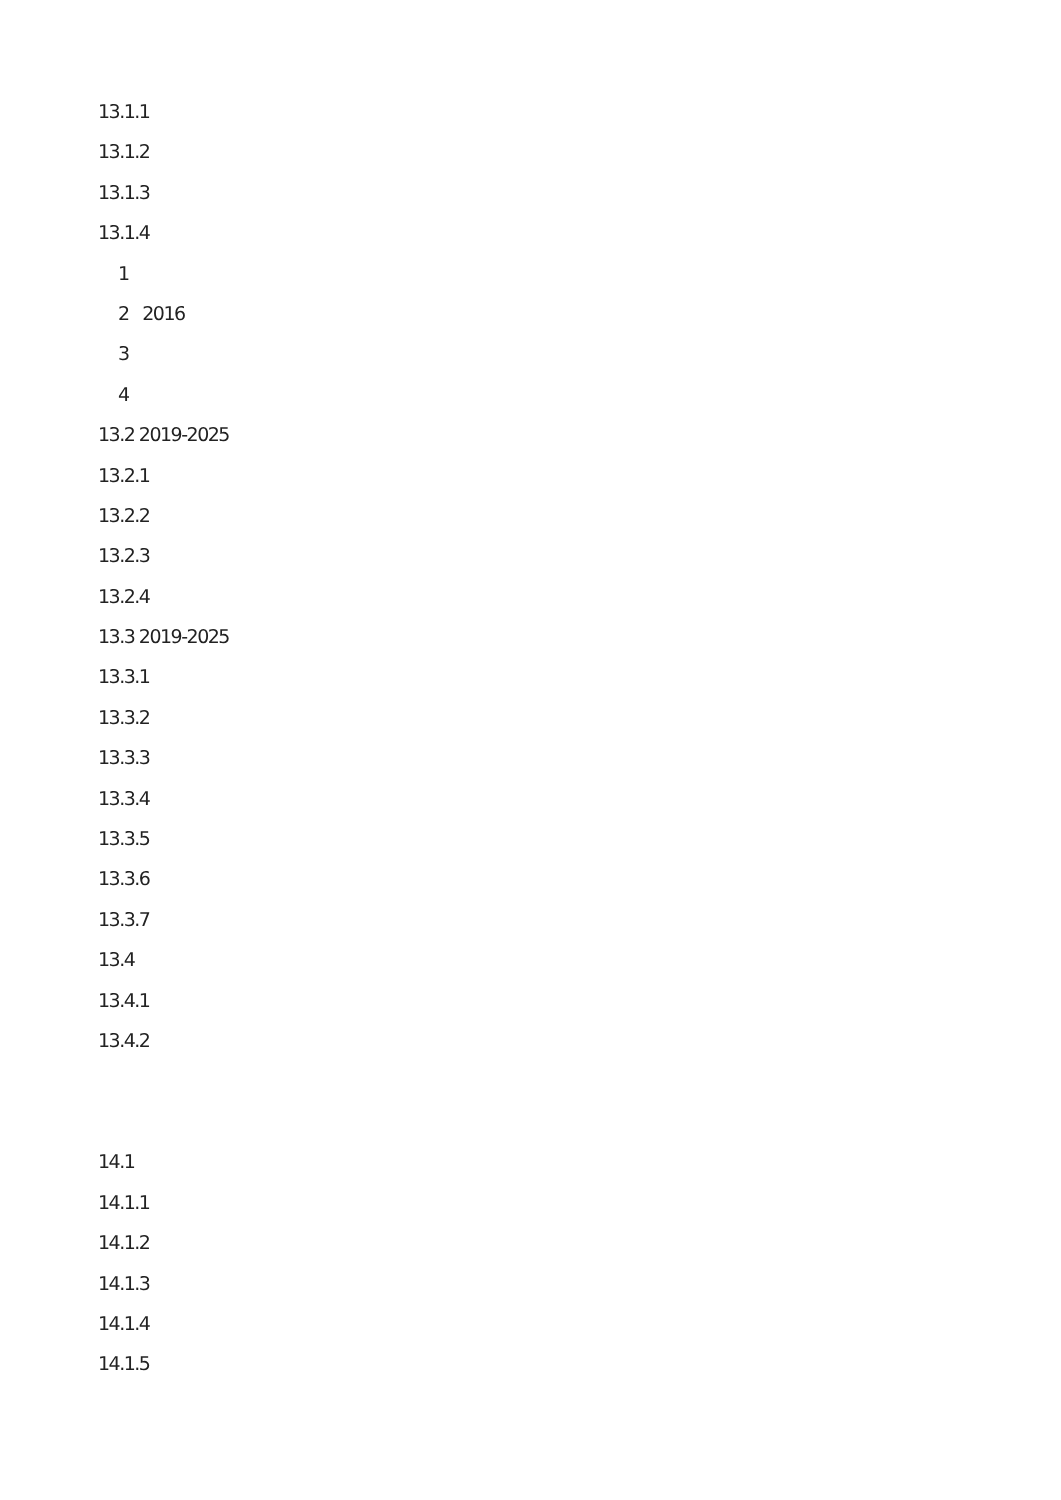13.1.1
13.1.2
13.1.3
13.1.4
1
2 2016
3
4
13.2 2019-2025
13.2.1
13.2.2
13.2.3
13.2.4
13.3 2019-2025
13.3.1
13.3.2
13.3.3
13.3.4
13.3.5
13.3.6
13.3.7
13.4
13.4.1
13.4.2
14.1
14.1.1
14.1.2
14.1.3
14.1.4
14.1.5